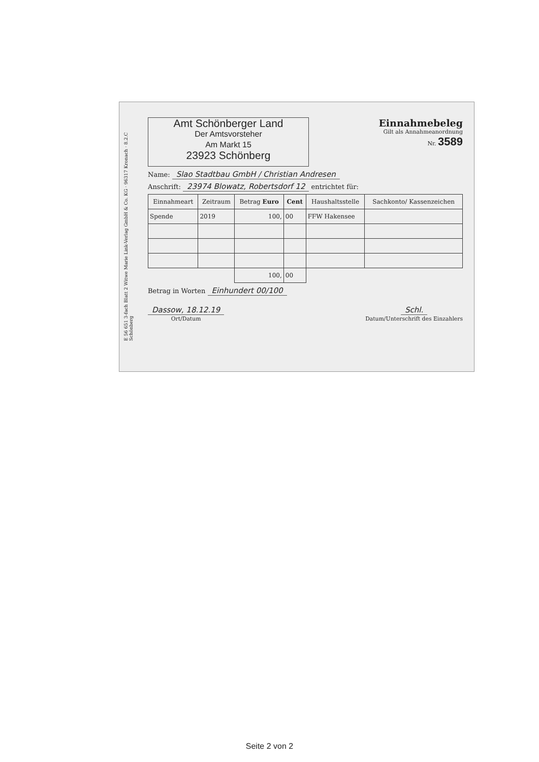E 56 651 3-fach Blatt 2 Witwe Marie Link-Verlag GmbH & Co. KG · 96317 Kronach · 8.2.C Schönberg
Amt Schönberger Land
Der Amtsvorsteher
Am Markt 15
23923 Schönberg
Einnahmebeleg
Gilt als Annahmeanordnung
Nr. 3589
Name: Slao Stadtbau GmbH / Christian Andresen
Anschrift: 23974 Blowatz, Robertsdorf 12 entrichtet für:
| Einnahmeart | Zeitraum | Betrag Euro | Cent | Haushaltsstelle | Sachkonto/ Kassenzeichen |
| --- | --- | --- | --- | --- | --- |
| Spende | 2019 | 100, | 00 | FFW Hakensee | |
| | | 100, | 00 | | |
Betrag in Worten Einhundert 00/100
Dassow, 18.12.19
Ort/Datum
Schl.
Datum/Unterschrift des Einzahlers
Seite 2 von 2